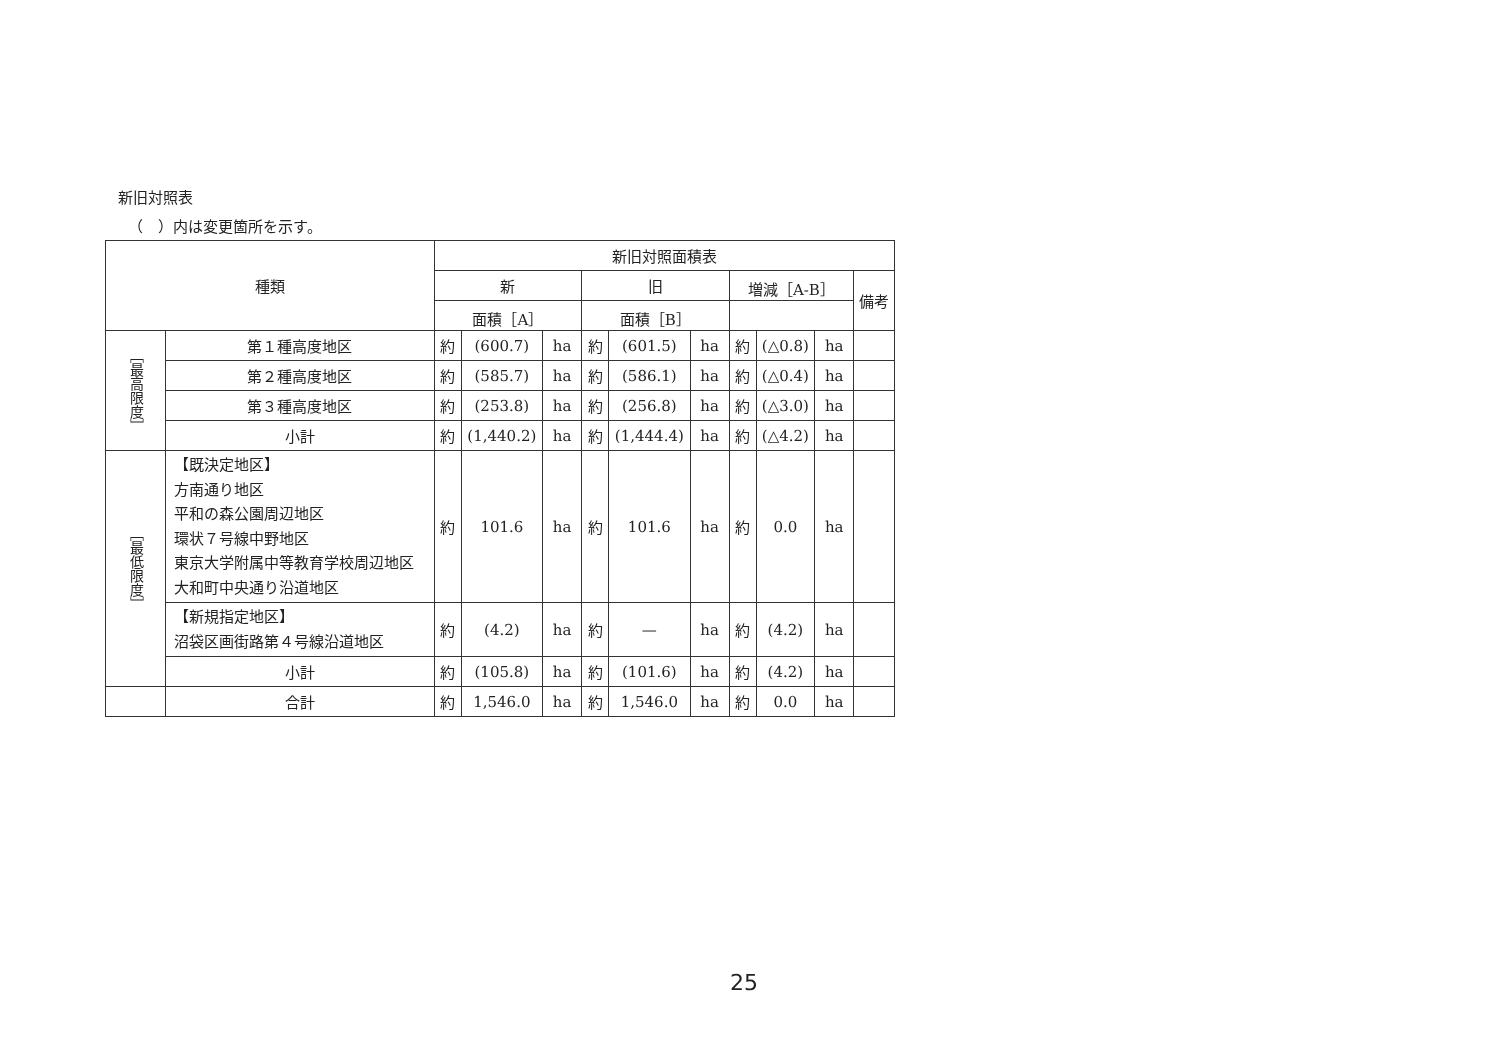新旧対照表
（　）内は変更箇所を示す。
| 種類 | | 新旧対照面積表 | | | | | | | | | |
| --- | --- | --- | --- | --- | --- | --- | --- | --- | --- | --- | --- |
| | | 新 | | | 旧 | | | 増減［A-B］ | | | 備考 |
| | | 面積［A］ | | | 面積［B］ | | | | | | |
| ［最高限度］ | 第１種高度地区 | 約 | (600.7) | ha | 約 | (601.5) | ha | 約 | (△0.8) | ha | |
| | 第２種高度地区 | 約 | (585.7) | ha | 約 | (586.1) | ha | 約 | (△0.4) | ha | |
| | 第３種高度地区 | 約 | (253.8) | ha | 約 | (256.8) | ha | 約 | (△3.0) | ha | |
| | 小計 | 約 | (1,440.2) | ha | 約 | (1,444.4) | ha | 約 | (△4.2) | ha | |
| ［最低限度］ | 【既決定地区】 方南通り地区 平和の森公園周辺地区 環状７号線中野地区 東京大学附属中等教育学校周辺地区 大和町中央通り沿道地区 | 約 | 101.6 | ha | 約 | 101.6 | ha | 約 | 0.0 | ha | |
| | 【新規指定地区】 沼袋区画街路第４号線沿道地区 | 約 | (4.2) | ha | 約 | — | ha | 約 | (4.2) | ha | |
| | 小計 | 約 | (105.8) | ha | 約 | (101.6) | ha | 約 | (4.2) | ha | |
| | 合計 | 約 | 1,546.0 | ha | 約 | 1,546.0 | ha | 約 | 0.0 | ha | |
25